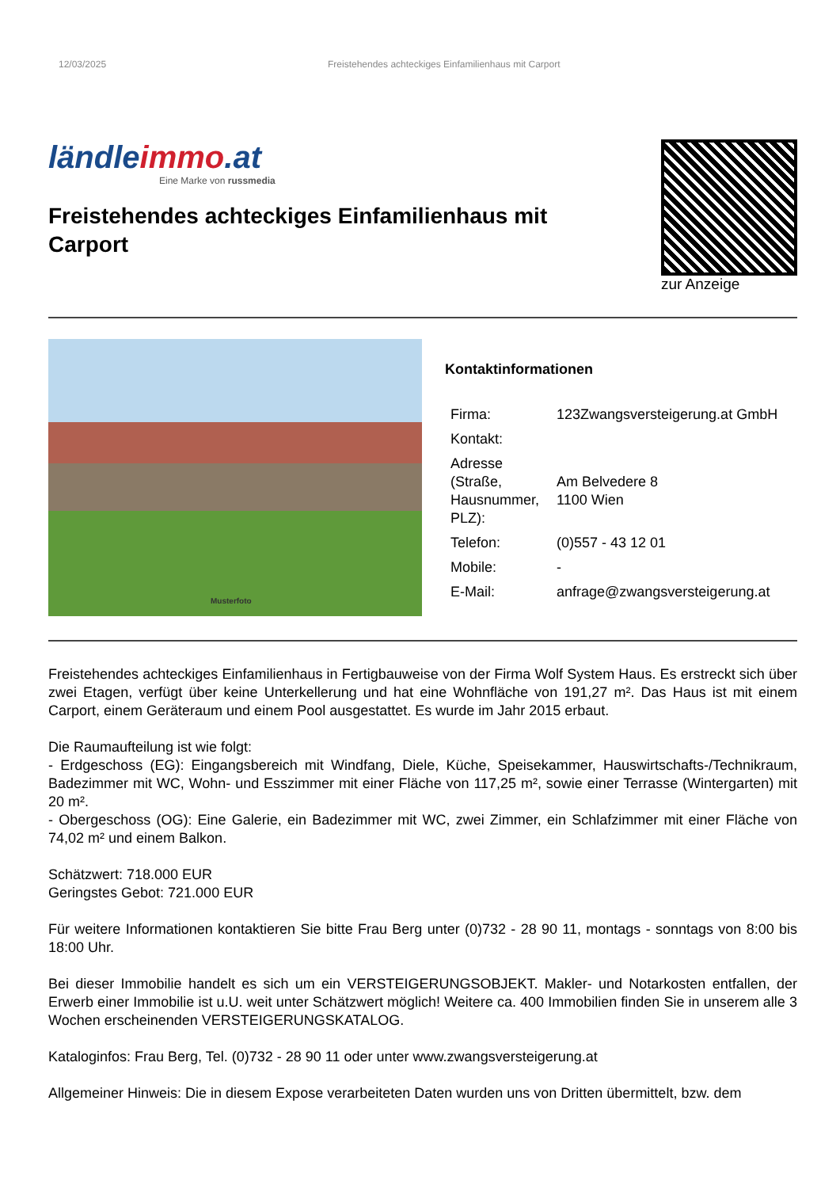12/03/2025 Freistehendes achteckiges Einfamilienhaus mit Carport
ländleimmo.at
Eine Marke von russmedia
Freistehendes achteckiges Einfamilienhaus mit Carport
zur Anzeige
Musterfoto
Kontaktinformationen
| Firma: | 123Zwangsversteigerung.at GmbH |
| Kontakt: | |
| Adresse (Straße, Hausnummer, PLZ): | Am Belvedere 8 1100 Wien |
| Telefon: | (0)557 - 43 12 01 |
| Mobile: | - |
| E-Mail: | anfrage@zwangsversteigerung.at |
Freistehendes achteckiges Einfamilienhaus in Fertigbauweise von der Firma Wolf System Haus. Es erstreckt sich über zwei Etagen, verfügt über keine Unterkellerung und hat eine Wohnfläche von 191,27 m². Das Haus ist mit einem Carport, einem Geräteraum und einem Pool ausgestattet. Es wurde im Jahr 2015 erbaut.
Die Raumaufteilung ist wie folgt:
- Erdgeschoss (EG): Eingangsbereich mit Windfang, Diele, Küche, Speisekammer, Hauswirtschafts-/Technikraum, Badezimmer mit WC, Wohn- und Esszimmer mit einer Fläche von 117,25 m², sowie einer Terrasse (Wintergarten) mit 20 m².
- Obergeschoss (OG): Eine Galerie, ein Badezimmer mit WC, zwei Zimmer, ein Schlafzimmer mit einer Fläche von 74,02 m² und einem Balkon.
Schätzwert: 718.000 EUR
Geringstes Gebot: 721.000 EUR
Für weitere Informationen kontaktieren Sie bitte Frau Berg unter (0)732 - 28 90 11, montags - sonntags von 8:00 bis 18:00 Uhr.
Bei dieser Immobilie handelt es sich um ein VERSTEIGERUNGSOBJEKT. Makler- und Notarkosten entfallen, der Erwerb einer Immobilie ist u.U. weit unter Schätzwert möglich! Weitere ca. 400 Immobilien finden Sie in unserem alle 3 Wochen erscheinenden VERSTEIGERUNGSKATALOG.
Kataloginfos: Frau Berg, Tel. (0)732 - 28 90 11 oder unter www.zwangsversteigerung.at
Allgemeiner Hinweis: Die in diesem Expose verarbeiteten Daten wurden uns von Dritten übermittelt, bzw. dem